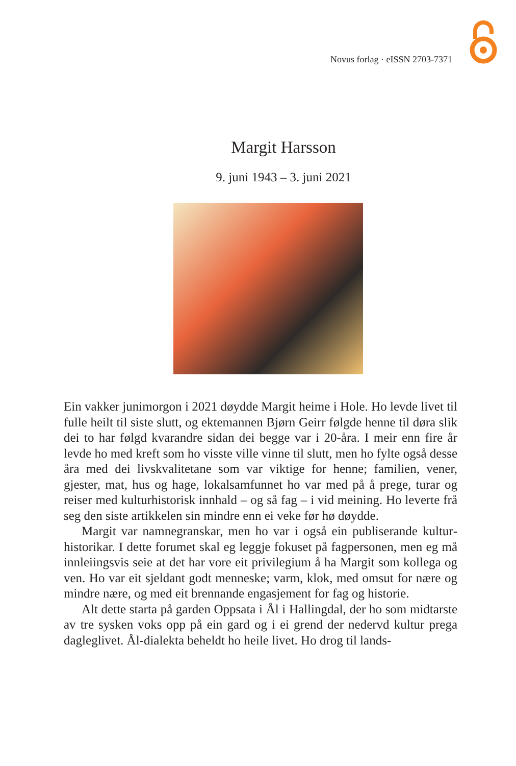Novus forlag · eISSN 2703-7371
Margit Harsson
9. juni 1943 – 3. juni 2021
Ein vakker junimorgon i 2021 døydde Margit heime i Hole. Ho levde livet til fulle heilt til siste slutt, og ektemannen Bjørn Geirr følgde henne til døra slik dei to har følgd kvarandre sidan dei begge var i 20-åra. I meir enn fire år levde ho med kreft som ho visste ville vinne til slutt, men ho fylte også desse åra med dei livskvalitetane som var viktige for henne; familien, vener, gjester, mat, hus og hage, lokalsamfunnet ho var med på å prege, turar og reiser med kulturhistorisk innhald – og så fag – i vid meining. Ho leverte frå seg den siste artikkelen sin mindre enn ei veke før hø døydde.
Margit var namnegranskar, men ho var i også ein publiserande kultur­historikar. I dette forumet skal eg leggje fokuset på fagpersonen, men eg må innleiingsvis seie at det har vore eit privilegium å ha Margit som kol­lega og ven. Ho var eit sjeldant godt menneske; varm, klok, med omsut for nære og mindre nære, og med eit brennande engasjement for fag og historie.
Alt dette starta på garden Oppsata i Ål i Hallingdal, der ho som midt­arste av tre sysken voks opp på ein gard og i ei grend der nedervd kultur prega dagleglivet. Ål-dialekta beheldt ho heile livet. Ho drog til lands-